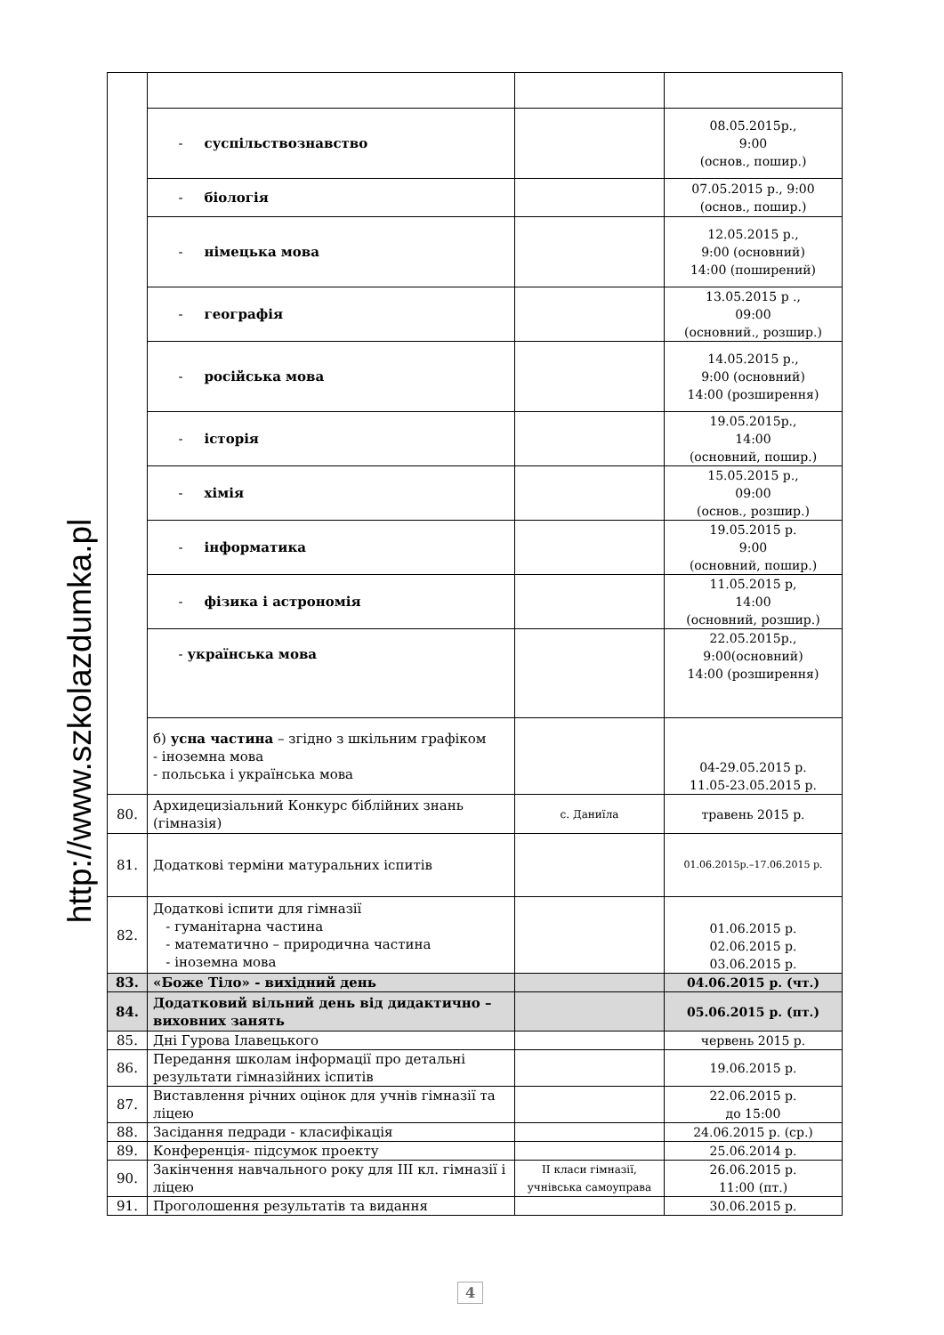http://www.szkolazdumka.pl
| | - суспільствознавство | | 08.05.2015р., 9:00 (основ., пошир.) |
| | - біологія | | 07.05.2015 р., 9:00 (основ., пошир.) |
| | - німецька мова | | 12.05.2015 р., 9:00 (основний) 14:00 (поширений) |
| | - географія | | 13.05.2015 р ., 09:00 (основний., розшир.) |
| | - російська мова | | 14.05.2015 р., 9:00 (основний) 14:00 (розширення) |
| | - історія | | 19.05.2015р., 14:00 (основний, пошир.) |
| | - хімія | | 15.05.2015 р., 09:00 (основ., розшир.) |
| | - інформатика | | 19.05.2015 р. 9:00 (основний, пошир.) |
| | - фізика і астрономія | | 11.05.2015 р, 14:00 (основний, розшир.) |
| | - українська мова | | 22.05.2015р., 9:00(основний) 14:00 (розширення) |
| | б) усна частина – згідно з шкільним графіком - іноземна мова - польська і українська мова | | 04-29.05.2015 р. 11.05-23.05.2015 р. |
| 80. | Архидецизіальний Конкурс біблійних знань (гімназія) | с. Даниїла | травень 2015 р. |
| 81. | Додаткові терміни матуральних іспитів | | 01.06.2015р.–17.06.2015 р. |
| 82. | Додаткові іспити для гімназії - гуманітарна частина - математично – природична частина - іноземна мова | | 01.06.2015 р. 02.06.2015 р. 03.06.2015 р. |
| 83. | «Боже Тіло» - вихідний день | | 04.06.2015 р. (чт.) |
| 84. | Додатковий вільний день від дидактично – виховних занять | | 05.06.2015 р. (пт.) |
| 85. | Дні Гурова Ілавецького | | червень 2015 р. |
| 86. | Передання школам інформації про детальні результати гімназійних іспитів | | 19.06.2015 р. |
| 87. | Виставлення річних оцінок для учнів гімназії та ліцею | | 22.06.2015 р. до 15:00 |
| 88. | Засідання педради - класифікація | | 24.06.2015 р. (ср.) |
| 89. | Конференція- підсумок проекту | | 25.06.2014 р. |
| 90. | Закінчення навчального року для III кл. гімназії і ліцею | II класи гімназії, учнівська самоуправа | 26.06.2015 р. 11:00 (пт.) |
| 91. | Проголошення результатів та видання | | 30.06.2015 р. |
4